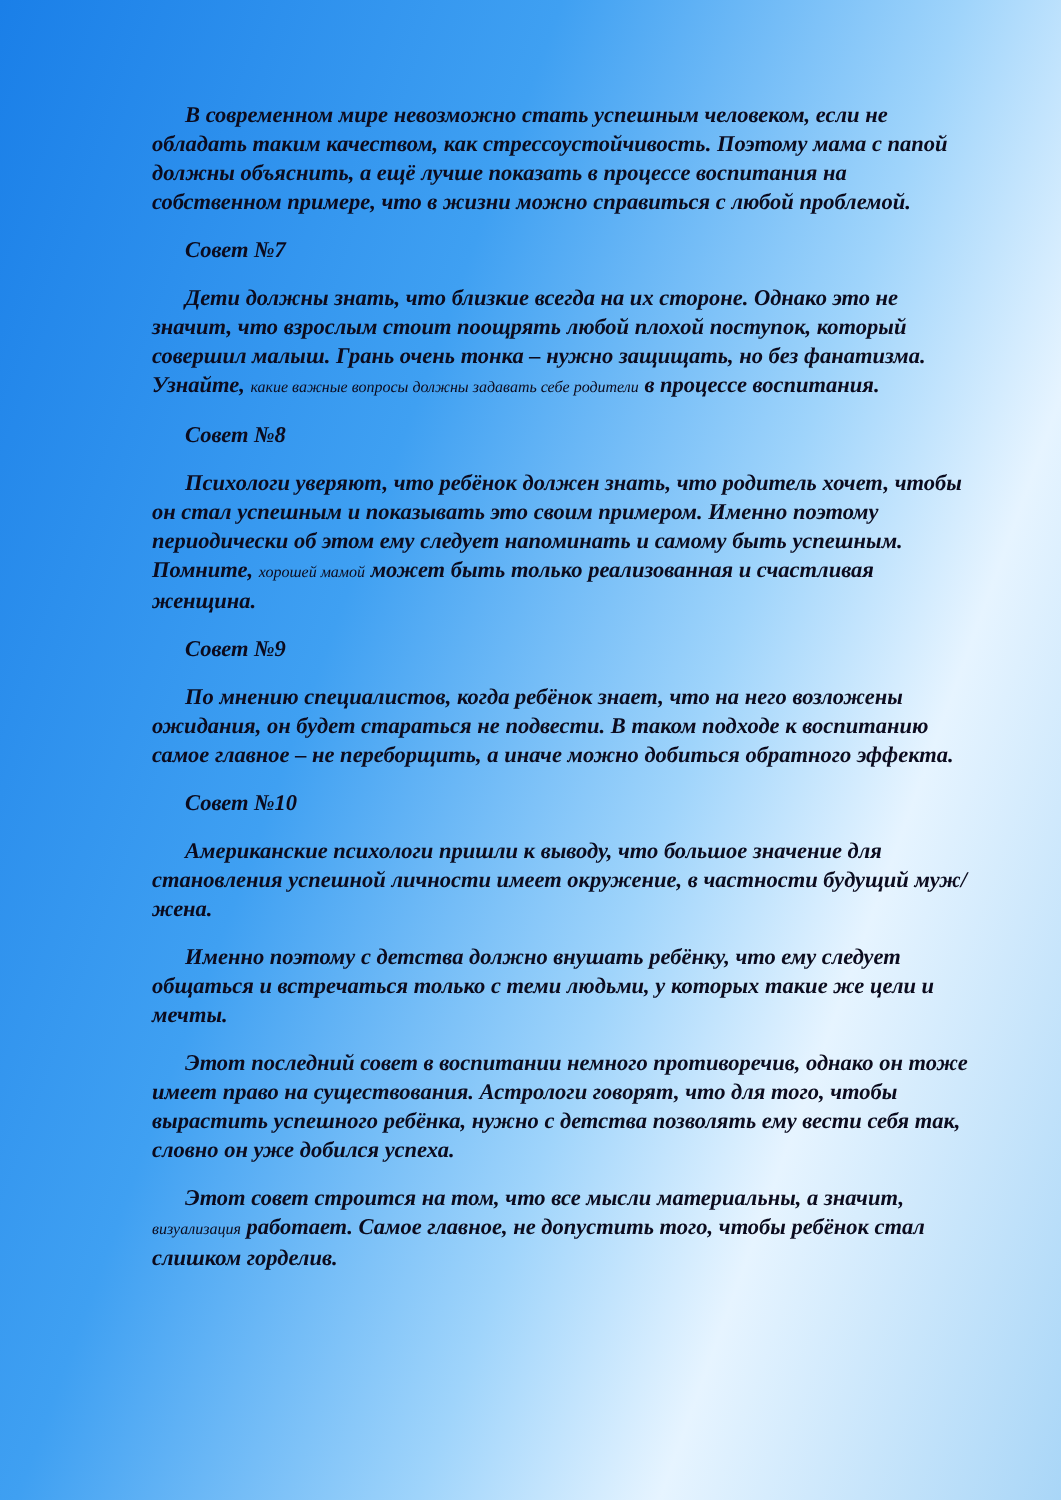В современном мире невозможно стать успешным человеком, если не обладать таким качеством, как стрессоустойчивость. Поэтому мама с папой должны объяснить, а ещё лучше показать в процессе воспитания на собственном примере, что в жизни можно справиться с любой проблемой.
Совет №7
Дети должны знать, что близкие всегда на их стороне. Однако это не значит, что взрослым стоит поощрять любой плохой поступок, который совершил малыш. Грань очень тонка – нужно защищать, но без фанатизма. Узнайте, какие важные вопросы должны задавать себе родители в процессе воспитания.
Совет №8
Психологи уверяют, что ребёнок должен знать, что родитель хочет, чтобы он стал успешным и показывать это своим примером. Именно поэтому периодически об этом ему следует напоминать и самому быть успешным. Помните, хорошей мамой может быть только реализованная и счастливая женщина.
Совет №9
По мнению специалистов, когда ребёнок знает, что на него возложены ожидания, он будет стараться не подвести. В таком подходе к воспитанию самое главное – не переборщить, а иначе можно добиться обратного эффекта.
Совет №10
Американские психологи пришли к выводу, что большое значение для становления успешной личности имеет окружение, в частности будущий муж/жена.
Именно поэтому с детства должно внушать ребёнку, что ему следует общаться и встречаться только с теми людьми, у которых такие же цели и мечты.
Этот последний совет в воспитании немного противоречив, однако он тоже имеет право на существования. Астрологи говорят, что для того, чтобы вырастить успешного ребёнка, нужно с детства позволять ему вести себя так, словно он уже добился успеха.
Этот совет строится на том, что все мысли материальны, а значит, визуализация работает. Самое главное, не допустить того, чтобы ребёнок стал слишком горделив.